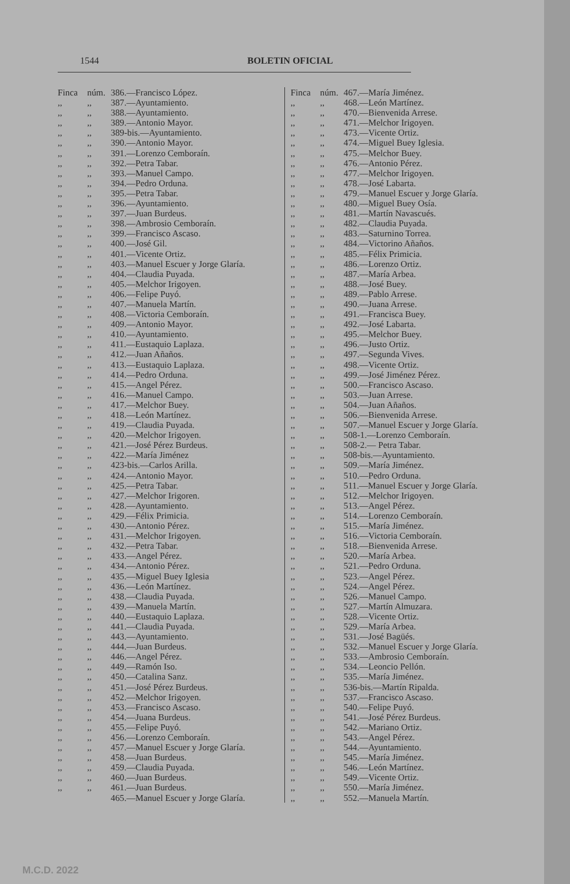1544 BOLETIN OFICIAL
Finca núm. 386.—Francisco López.
,,,, 387.—Ayuntamiento.
,,,, 388.—Ayuntamiento.
,,,, 389.—Antonio Mayor.
,,,, 389-bis.—Ayuntamiento.
,,,, 390.—Antonio Mayor.
,,,, 391.—Lorenzo Cemboraín.
,,,, 392.—Petra Tabar.
,,,, 393.—Manuel Campo.
,,,, 394.—Pedro Orduna.
,,,, 395.—Petra Tabar.
,,,, 396.—Ayuntamiento.
,,,, 397.—Juan Burdeus.
,,,, 398.—Ambrosio Cemboraín.
,,,, 399.—Francisco Ascaso.
,,,, 400.—José Gil.
,,,, 401.—Vicente Ortiz.
,,,, 403.—Manuel Escuer y Jorge Glaría.
,,,, 404.—Claudia Puyada.
,,,, 405.—Melchor Irigoyen.
,,,, 406.—Felipe Puyó.
,,,, 407.—Manuela Martín.
,,,, 408.—Victoria Cemboraín.
,,,, 409.—Antonio Mayor.
,,,, 410.—Ayuntamiento.
,,,, 411.—Eustaquio Laplaza.
,,,, 412.—Juan Añaños.
,,,, 413.—Eustaquio Laplaza.
,,,, 414.—Pedro Orduna.
,,,, 415.—Angel Pérez.
,,,, 416.—Manuel Campo.
,,,, 417.—Melchor Buey.
,,,, 418.—León Martínez.
,,,, 419.—Claudia Puyada.
,,,, 420.—Melchor Irigoyen.
,,,, 421.—José Pérez Burdeus.
,,,, 422.—María Jiménez
,,,, 423-bis.—Carlos Arilla.
,,,, 424.—Antonio Mayor.
,,,, 425.—Petra Tabar.
,,,, 427.—Melchor Irigoren.
,,,, 428.—Ayuntamiento.
,,,, 429.—Félix Primicia.
,,,, 430.—Antonio Pérez.
,,,, 431.—Melchor Irigoyen.
,,,, 432.—Petra Tabar.
,,,, 433.—Angel Pérez.
,,,, 434.—Antonio Pérez.
,,,, 435.—Miguel Buey Iglesia
,,,, 436.—León Martínez.
,,,, 438.—Claudia Puyada.
,,,, 439.—Manuela Martín.
,,,, 440.—Eustaquio Laplaza.
,,,, 441.—Claudia Puyada.
,,,, 443.—Ayuntamiento.
,,,, 444.—Juan Burdeus.
,,,, 446.—Angel Pérez.
,,,, 449.—Ramón Iso.
,,,, 450.—Catalina Sanz.
,,,, 451.—José Pérez Burdeus.
,,,, 452.—Melchor Irigoyen.
,,,, 453.—Francisco Ascaso.
,,,, 454.—Juana Burdeus.
,,,, 455.—Felipe Puyó.
,,,, 456.—Lorenzo Cemboraín.
,,,, 457.—Manuel Escuer y Jorge Glaría.
,,,, 458.—Juan Burdeus.
,,,, 459.—Claudia Puyada.
,,,, 460.—Juan Burdeus.
,,,, 461.—Juan Burdeus.
465.—Manuel Escuer y Jorge Glaría.
Finca núm. 467.—María Jiménez.
,,,, 468.—León Martínez.
,,,, 470.—Bienvenida Arrese.
,,,, 471.—Melchor Irigoyen.
,,,, 473.—Vicente Ortiz.
,,,, 474.—Miguel Buey Iglesia.
,,,, 475.—Melchor Buey.
,,,, 476.—Antonio Pérez.
,,,, 477.—Melchor Irigoyen.
,,,, 478.—José Labarta.
,,,, 479.—Manuel Escuer y Jorge Glaría.
,,,, 480.—Miguel Buey Osía.
,,,, 481.—Martín Navascués.
,,,, 482.—Claudia Puyada.
,,,, 483.—Saturnino Torrea.
,,,, 484.—Victorino Añaños.
,,,, 485.—Félix Primicia.
,,,, 486.—Lorenzo Ortiz.
,,,, 487.—María Arbea.
,,,, 488.—José Buey.
,,,, 489.—Pablo Arrese.
,,,, 490.—Juana Arrese.
,,,, 491.—Francisca Buey.
,,,, 492.—José Labarta.
,,,, 495.—Melchor Buey.
,,,, 496.—Justo Ortiz.
,,,, 497.—Segunda Vives.
,,,, 498.—Vicente Ortiz.
,,,, 499.—José Jiménez Pérez.
,,,, 500.—Francisco Ascaso.
,,,, 503.—Juan Arrese.
,,,, 504.—Juan Añaños.
,,,, 506.—Bienvenida Arrese.
,,,, 507.—Manuel Escuer y Jorge Glaría.
,,,, 508-1.—Lorenzo Cemboraín.
,,,, 508-2.— Petra Tabar.
,,,, 508-bis.—Ayuntamiento.
,,,, 509.—María Jiménez.
,,,, 510.—Pedro Orduna.
,,,, 511.—Manuel Escuer y Jorge Glaría.
,,,, 512.—Melchor Irigoyen.
,,,, 513.—Angel Pérez.
,,,, 514.—Lorenzo Cemboraín.
,,,, 515.—María Jiménez.
,,,, 516.—Victoria Cemboraín.
,,,, 518.—Bienvenida Arrese.
,,,, 520.—María Arbea.
,,,, 521.—Pedro Orduna.
,,,, 523.—Angel Pérez.
,,,, 524.—Angel Pérez.
,,,, 526.—Manuel Campo.
,,,, 527.—Martín Almuzara.
,,,, 528.—Vicente Ortiz.
,,,, 529.—María Arbea.
,,,, 531.—José Bagüés.
,,,, 532.—Manuel Escuer y Jorge Glaría.
,,,, 533.—Ambrosio Cemboraín.
,,,, 534.—Leoncio Pellón.
,,,, 535.—María Jiménez.
,,,, 536-bis.—Martín Ripalda.
,,,, 537.—Francisco Ascaso.
,,,, 540.—Felipe Puyó.
,,,, 541.—José Pérez Burdeus.
,,,, 542.—Mariano Ortiz.
,,,, 543.—Angel Pérez.
,,,, 544.—Ayuntamiento.
,,,, 545.—María Jiménez.
,,,, 546.—León Martínez.
,,,, 549.—Vicente Ortiz.
,,,, 550.—María Jiménez.
,,,, 552.—Manuela Martín.
M.C.D. 2022